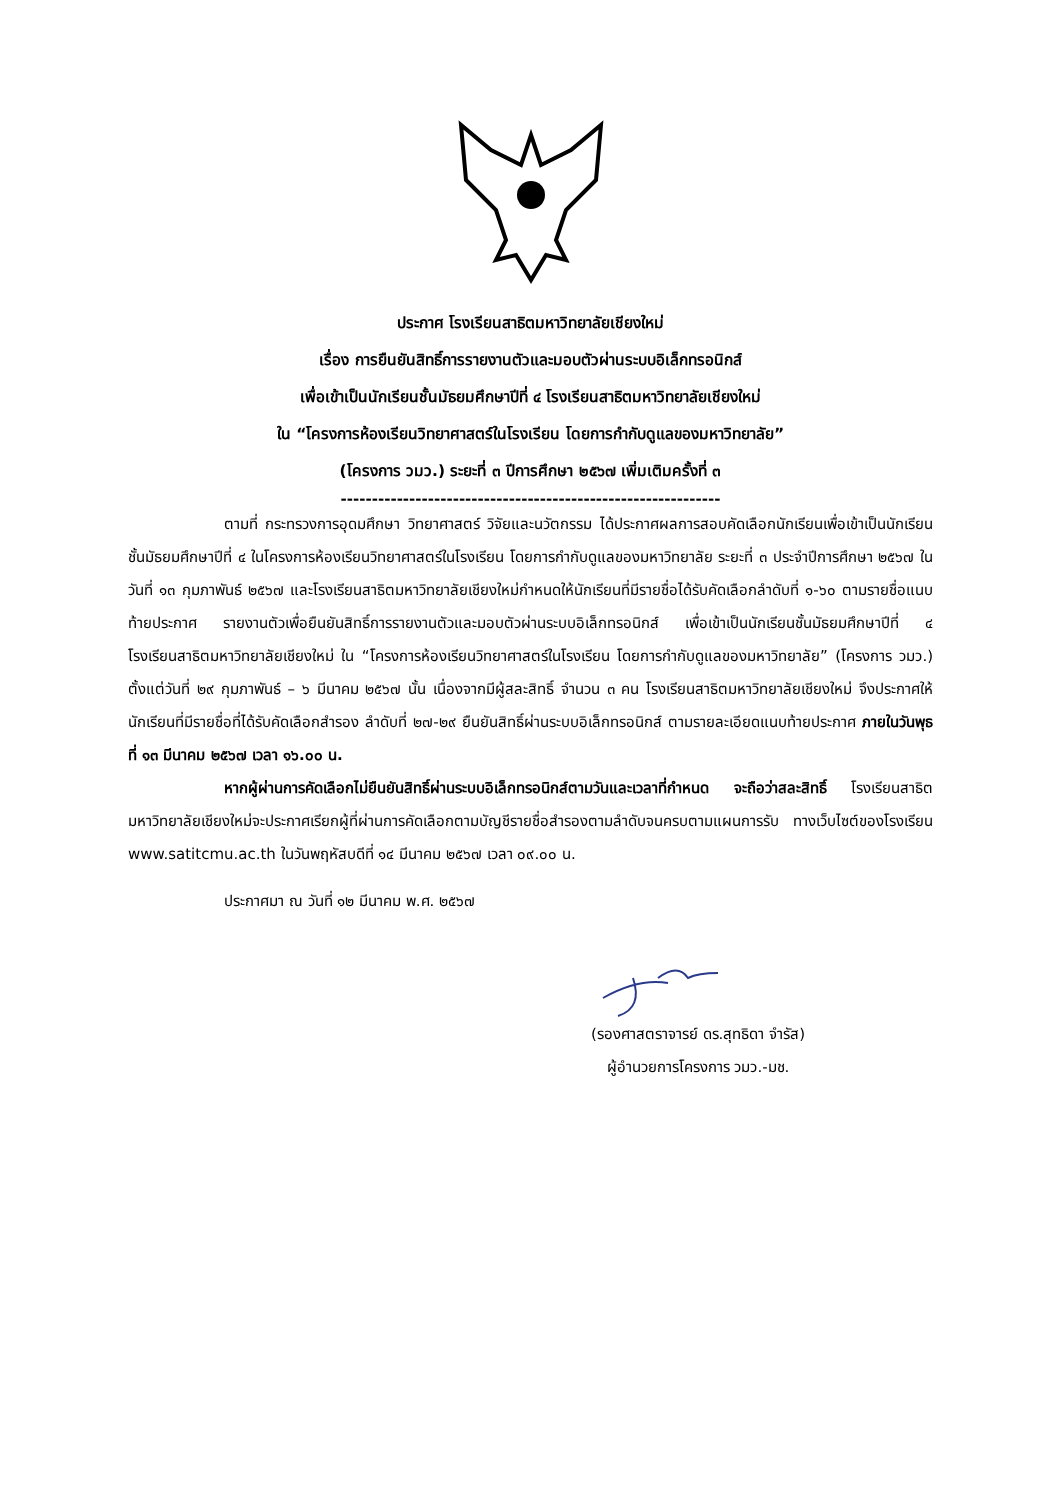ประกาศ โรงเรียนสาธิตมหาวิทยาลัยเชียงใหม่
เรื่อง การยืนยันสิทธิ์การรายงานตัวและมอบตัวผ่านระบบอิเล็กทรอนิกส์
เพื่อเข้าเป็นนักเรียนชั้นมัธยมศึกษาปีที่ ๔ โรงเรียนสาธิตมหาวิทยาลัยเชียงใหม่
ใน “โครงการห้องเรียนวิทยาศาสตร์ในโรงเรียน โดยการกำกับดูแลของมหาวิทยาลัย”
(โครงการ วมว.) ระยะที่ ๓ ปีการศึกษา ๒๕๖๗ เพิ่มเติมครั้งที่ ๓
-------------------------------------------------------------
ตามที่ กระทรวงการอุดมศึกษา วิทยาศาสตร์ วิจัยและนวัตกรรม ได้ประกาศผลการสอบคัดเลือกนักเรียนเพื่อเข้าเป็นนักเรียนชั้นมัธยมศึกษาปีที่ ๔ ในโครงการห้องเรียนวิทยาศาสตร์ในโรงเรียน โดยการกำกับดูแลของมหาวิทยาลัย ระยะที่ ๓ ประจำปีการศึกษา ๒๕๖๗ ในวันที่ ๑๓ กุมภาพันธ์ ๒๕๖๗ และโรงเรียนสาธิตมหาวิทยาลัยเชียงใหม่กำหนดให้นักเรียนที่มีรายชื่อได้รับคัดเลือกลำดับที่ ๑-๖๐ ตามรายชื่อแนบท้ายประกาศ รายงานตัวเพื่อยืนยันสิทธิ์การรายงานตัวและมอบตัวผ่านระบบอิเล็กทรอนิกส์ เพื่อเข้าเป็นนักเรียนชั้นมัธยมศึกษาปีที่ ๔ โรงเรียนสาธิตมหาวิทยาลัยเชียงใหม่ ใน “โครงการห้องเรียนวิทยาศาสตร์ในโรงเรียน โดยการกำกับดูแลของมหาวิทยาลัย” (โครงการ วมว.) ตั้งแต่วันที่ ๒๙ กุมภาพันธ์ – ๖ มีนาคม ๒๕๖๗ นั้น เนื่องจากมีผู้สละสิทธิ์ จำนวน ๓ คน โรงเรียนสาธิตมหาวิทยาลัยเชียงใหม่ จึงประกาศให้นักเรียนที่มีรายชื่อที่ได้รับคัดเลือกสำรอง ลำดับที่ ๒๗-๒๙ ยืนยันสิทธิ์ผ่านระบบอิเล็กทรอนิกส์ ตามรายละเอียดแนบท้ายประกาศ ภายในวันพุธที่ ๑๓ มีนาคม ๒๕๖๗ เวลา ๑๖.๐๐ น.
หากผู้ผ่านการคัดเลือกไม่ยืนยันสิทธิ์ผ่านระบบอิเล็กทรอนิกส์ตามวันและเวลาที่กำหนด จะถือว่าสละสิทธิ์ โรงเรียนสาธิตมหาวิทยาลัยเชียงใหม่จะประกาศเรียกผู้ที่ผ่านการคัดเลือกตามบัญชีรายชื่อสำรองตามลำดับจนครบตามแผนการรับ ทางเว็บไซต์ของโรงเรียน www.satitcmu.ac.th ในวันพฤหัสบดีที่ ๑๔ มีนาคม ๒๕๖๗ เวลา ๐๙.๐๐ น.
ประกาศมา ณ วันที่ ๑๒ มีนาคม พ.ศ. ๒๕๖๗
(รองศาสตราจารย์ ดร.สุทธิดา จำรัส)
ผู้อำนวยการโครงการ วมว.-มช.